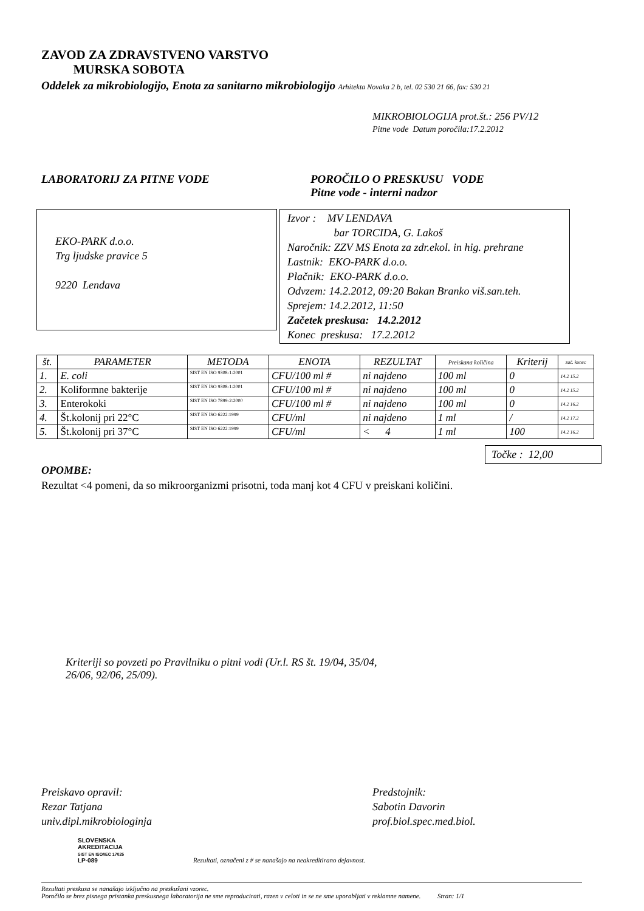ZAVOD ZA ZDRAVSTVENO VARSTVO
MURSKA SOBOTA
Oddelek za mikrobiologijo, Enota za sanitarno mikrobiologijo Arhitekta Novaka 2 b, tel. 02 530 21 66, fax: 530 21
MIKROBIOLOGIJA prot.št.: 256 PV/12
Pitne vode Datum poročila:17.2.2012
LABORATORIJ ZA PITNE VODE POROČILO O PRESKUSU VODE
Pitne vode - interni nadzor
EKO-PARK d.o.o.
Trg ljudske pravice 5
9220 Lendava
Izvor : MV LENDAVA
bar TORCIDA, G. Lakoš
Naročnik: ZZV MS Enota za zdr.ekol. in hig. prehrane
Lastnik: EKO-PARK d.o.o.
Plačnik: EKO-PARK d.o.o.
Odvzem: 14.2.2012, 09:20 Bakan Branko viš.san.teh.
Sprejem: 14.2.2012, 11:50
Začetek preskusa: 14.2.2012
Konec preskusa: 17.2.2012
| št. | PARAMETER | METODA | ENOTA | REZULTAT | Preiskana količina | Kriterij | zač. konec |
| --- | --- | --- | --- | --- | --- | --- | --- |
| 1. | E. coli | SIST EN ISO 9308-1:2001 | CFU/100 ml # | ni najdeno | 100 ml | 0 | 14.2 15.2 |
| 2. | Koliformne bakterije | SIST EN ISO 9308-1:2001 | CFU/100 ml # | ni najdeno | 100 ml | 0 | 14.2 15.2 |
| 3. | Enterokoki | SIST EN ISO 7899-2:2000 | CFU/100 ml # | ni najdeno | 100 ml | 0 | 14.2 16.2 |
| 4. | Št.kolonij pri 22°C | SIST EN ISO 6222:1999 | CFU/ml | ni najdeno | 1 ml | / | 14.2 17.2 |
| 5. | Št.kolonij pri 37°C | SIST EN ISO 6222:1999 | CFU/ml | < 4 | 1 ml | 100 | 14.2 16.2 |
Točke : 12,00
OPOMBE:
Rezultat <4 pomeni, da so mikroorganizmi prisotni, toda manj kot 4 CFU v preiskani količini.
Kriteriji so povzeti po Pravilniku o pitni vodi (Ur.l. RS št. 19/04, 35/04,
26/06, 92/06, 25/09).
Preiskavo opravil:
Rezar Tatjana
univ.dipl.mikrobiologinja
Predstojnik:
Sabotin Davorin
prof.biol.spec.med.biol.
SLOVENSKA
AKREDITACIJA
SIST EN ISO/IEC 17025
LP-089
Rezultati, označeni z # se nanašajo na neakreditirano dejavnost.
Rezultati preskusa se nanašajo izključno na preskušani vzorec.
Poročilo se brez pisnega pristanka preskusnega laboratorija ne sme reproducirati, razen v celoti in se ne sme uporabljati v reklamne namene. Stran: 1/1